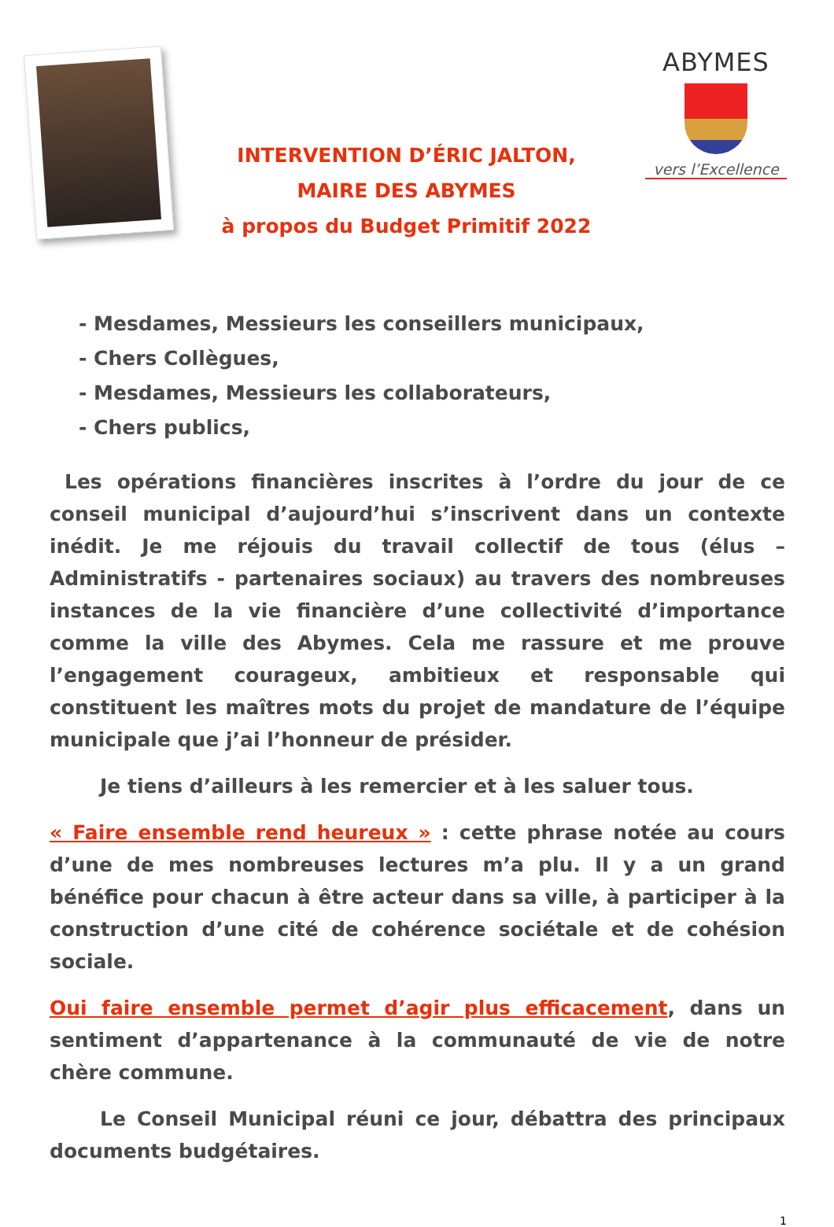INTERVENTION D’ÉRIC JALTON,
MAIRE DES ABYMES
à propos du Budget Primitif 2022
ABYMES
vers l’Excellence
- Mesdames, Messieurs les conseillers municipaux,
- Chers Collègues,
- Mesdames, Messieurs les collaborateurs,
- Chers publics,
Les opérations financières inscrites à l’ordre du jour de ce conseil municipal d’aujourd’hui s’inscrivent dans un contexte inédit. Je me réjouis du travail collectif de tous (élus – Administratifs - partenaires sociaux) au travers des nombreuses instances de la vie financière d’une collectivité d’importance comme la ville des Abymes. Cela me rassure et me prouve l’engagement courageux, ambitieux et responsable qui constituent les maîtres mots du projet de mandature de l’équipe municipale que j’ai l’honneur de présider.
Je tiens d’ailleurs à les remercier et à les saluer tous.
« Faire ensemble rend heureux » : cette phrase notée au cours d’une de mes nombreuses lectures m’a plu. Il y a un grand bénéfice pour chacun à être acteur dans sa ville, à participer à la construction d’une cité de cohérence sociétale et de cohésion sociale.
Oui faire ensemble permet d’agir plus efficacement, dans un sentiment d’appartenance à la communauté de vie de notre chère commune.
Le Conseil Municipal réuni ce jour, débattra des principaux documents budgétaires.
1